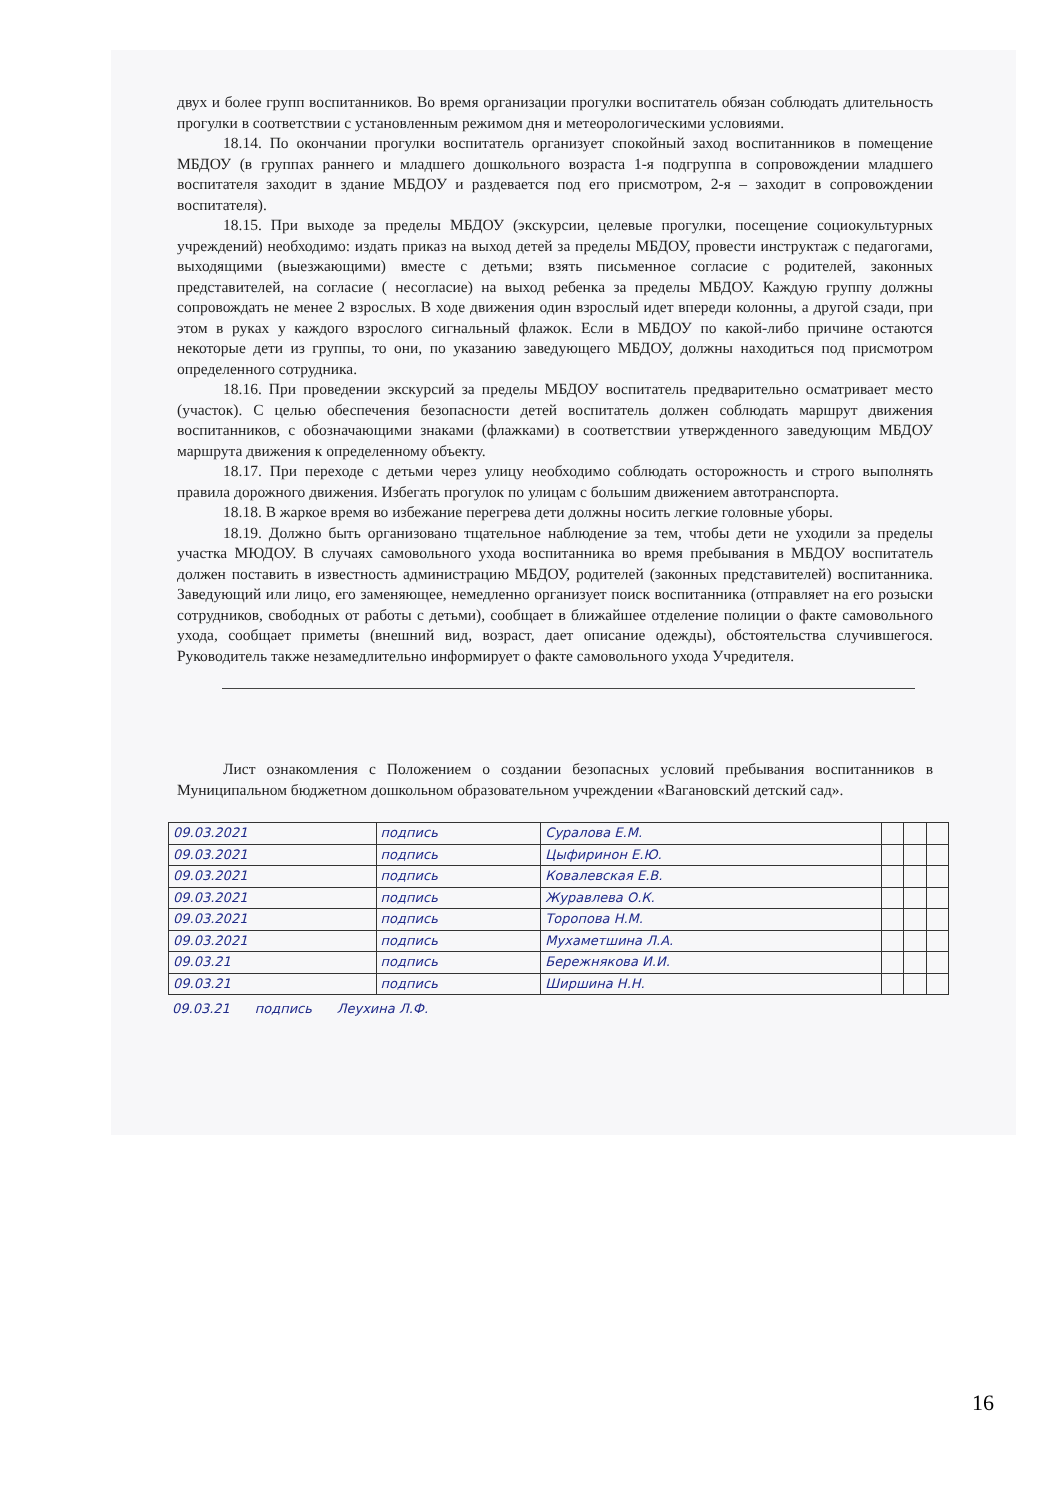двух и более групп воспитанников. Во время организации прогулки воспитатель обязан соблюдать длительность прогулки в соответствии с установленным режимом дня и метеорологическими условиями.
18.14. По окончании прогулки воспитатель организует спокойный заход воспитанников в помещение МБДОУ (в группах раннего и младшего дошкольного возраста 1-я подгруппа в сопровождении младшего воспитателя заходит в здание МБДОУ и раздевается под его присмотром, 2-я – заходит в сопровождении воспитателя).
18.15. При выходе за пределы МБДОУ (экскурсии, целевые прогулки, посещение социокультурных учреждений) необходимо: издать приказ на выход детей за пределы МБДОУ, провести инструктаж с педагогами, выходящими (выезжающими) вместе с детьми; взять письменное согласие с родителей, законных представителей, на согласие ( несогласие) на выход ребенка за пределы МБДОУ. Каждую группу должны сопровождать не менее 2 взрослых. В ходе движения один взрослый идет впереди колонны, а другой сзади, при этом в руках у каждого взрослого сигнальный флажок. Если в МБДОУ по какой-либо причине остаются некоторые дети из группы, то они, по указанию заведующего МБДОУ, должны находиться под присмотром определенного сотрудника.
18.16. При проведении экскурсий за пределы МБДОУ воспитатель предварительно осматривает место (участок). С целью обеспечения безопасности детей воспитатель должен соблюдать маршрут движения воспитанников, с обозначающими знаками (флажками) в соответствии утвержденного заведующим МБДОУ маршрута движения к определенному объекту.
18.17. При переходе с детьми через улицу необходимо соблюдать осторожность и строго выполнять правила дорожного движения. Избегать прогулок по улицам с большим движением автотранспорта.
18.18. В жаркое время во избежание перегрева дети должны носить легкие головные уборы.
18.19. Должно быть организовано тщательное наблюдение за тем, чтобы дети не уходили за пределы участка МЮДОУ. В случаях самовольного ухода воспитанника во время пребывания в МБДОУ воспитатель должен поставить в известность администрацию МБДОУ, родителей (законных представителей) воспитанника. Заведующий или лицо, его заменяющее, немедленно организует поиск воспитанника (отправляет на его розыски сотрудников, свободных от работы с детьми), сообщает в ближайшее отделение полиции о факте самовольного ухода, сообщает приметы (внешний вид, возраст, дает описание одежды), обстоятельства случившегося. Руководитель также незамедлительно информирует о факте самовольного ухода Учредителя.
Лист ознакомления с Положением о создании безопасных условий пребывания воспитанников в Муниципальном бюджетном дошкольном образовательном учреждении «Вагановский детский сад».
| 09.03.2021 | подпись | Суралова Е.М. | | | |
| 09.03.2021 | подпись | Цыфиринон Е.Ю. | | | |
| 09.03.2021 | подпись | Ковалевская Е.В. | | | |
| 09.03.2021 | подпись | Журавлева О.К. | | | |
| 09.03.2021 | подпись | Торопова Н.М. | | | |
| 09.03.2021 | подпись | Мухаметшина Л.А. | | | |
| 09.03.21 | подпись | Бережнякова И.И. | | | |
| 09.03.21 | подпись | Ширшина Н.Н. | | | |
09.03.21 подпись Леухина Л.Ф.
16